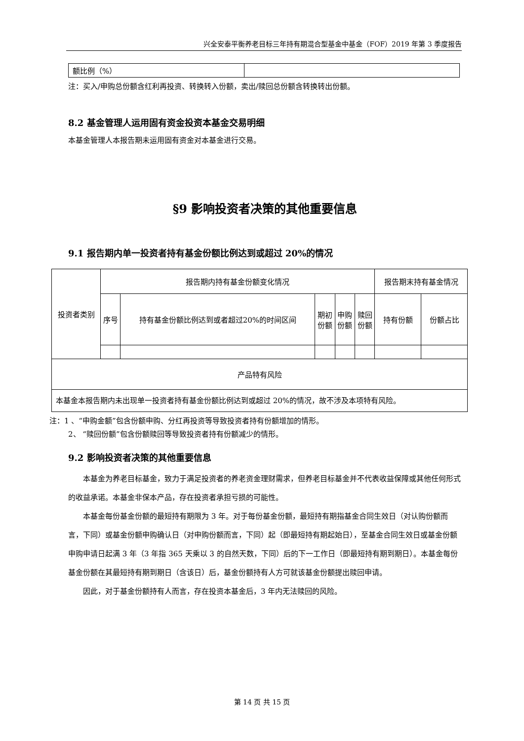兴全安泰平衡养老目标三年持有期混合型基金中基金（FOF）2019 年第 3 季度报告
| 额比例（%） | |
注：买入/申购总份额含红利再投资、转换转入份额，卖出/赎回总份额含转换转出份额。
8.2 基金管理人运用固有资金投资本基金交易明细
本基金管理人本报告期未运用固有资金对本基金进行交易。
§9 影响投资者决策的其他重要信息
9.1 报告期内单一投资者持有基金份额比例达到或超过 20%的情况
| 投资者类别 | 报告期内持有基金份额变化情况 | | | | | 报告期末持有基金情况 | |
| | 序号 | 持有基金份额比例达到或者超过20%的时间区间 | 期初 份额 | 申购 份额 | 赎回 份额 | 持有份额 | 份额占比 |
| 产品特有风险 | | | | | | | |
| 本基金本报告期内未出现单一投资者持有基金份额比例达到或超过 20%的情况，故不涉及本项特有风险。 | | | | | | | |
注：1 、“申购金额”包含份额申购、分红再投资等导致投资者持有份额增加的情形。
2、 “赎回份额”包含份额赎回等导致投资者持有份额减少的情形。
9.2 影响投资者决策的其他重要信息
本基金为养老目标基金，致力于满足投资者的养老资金理财需求，但养老目标基金并不代表收益保障或其他任何形式的收益承诺。本基金非保本产品，存在投资者承担亏损的可能性。
本基金每份基金份额的最短持有期限为 3 年。对于每份基金份额，最短持有期指基金合同生效日（对认购份额而言，下同）或基金份额申购确认日（对申购份额而言，下同）起（即最短持有期起始日），至基金合同生效日或基金份额申购申请日起满 3 年（3 年指 365 天乘以 3 的自然天数，下同）后的下一工作日（即最短持有期到期日）。本基金每份基金份额在其最短持有期到期日（含该日）后，基金份额持有人方可就该基金份额提出赎回申请。
因此，对于基金份额持有人而言，存在投资本基金后，3 年内无法赎回的风险。
第 14 页 共 15 页